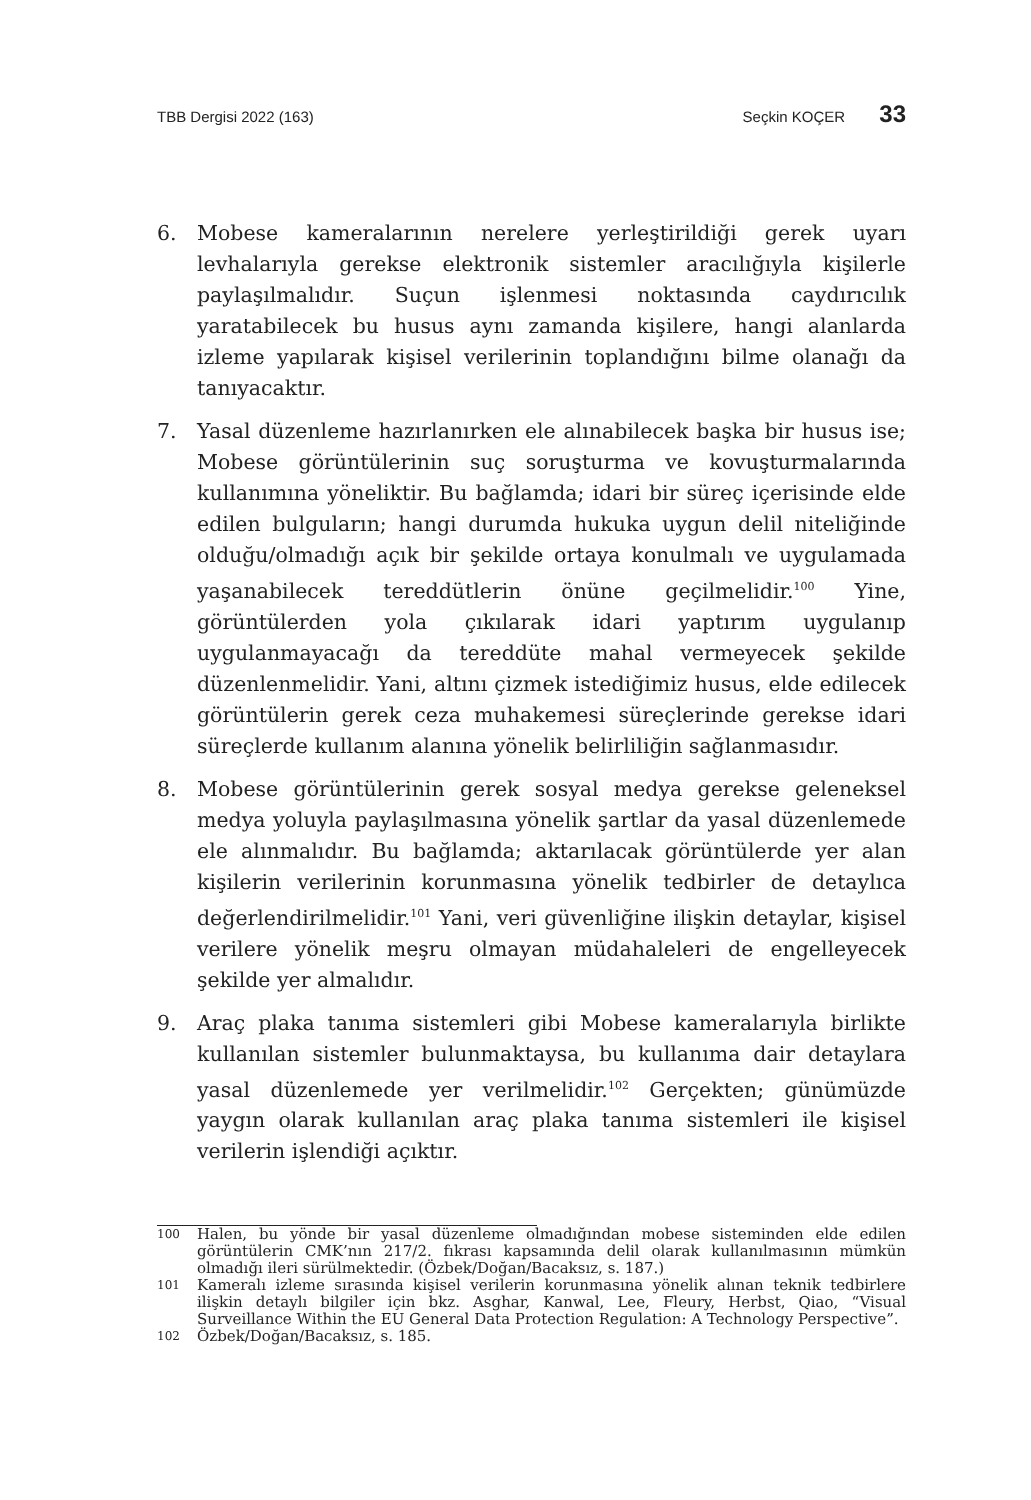TBB Dergisi 2022 (163) Seçkin KOÇER 33
6. Mobese kameralarının nerelere yerleştirildiği gerek uyarı levhalarıyla gerekse elektronik sistemler aracılığıyla kişilerle paylaşılmalıdır. Suçun işlenmesi noktasında caydırıcılık yaratabilecek bu husus aynı zamanda kişilere, hangi alanlarda izleme yapılarak kişisel verilerinin toplandığını bilme olanağı da tanıyacaktır.
7. Yasal düzenleme hazırlanırken ele alınabilecek başka bir husus ise; Mobese görüntülerinin suç soruşturma ve kovuşturmalarında kullanımına yöneliktir. Bu bağlamda; idari bir süreç içerisinde elde edilen bulguların; hangi durumda hukuka uygun delil niteliğinde olduğu/olmadığı açık bir şekilde ortaya konulmalı ve uygulamada yaşanabilecek tereddütlerin önüne geçilmelidir.<sup>100</sup> Yine, görüntülerden yola çıkılarak idari yaptırım uygulanıp uygulanmayacağı da tereddüte mahal vermeyecek şekilde düzenlenmelidir. Yani, altını çizmek istediğimiz husus, elde edilecek görüntülerin gerek ceza muhakemesi süreçlerinde gerekse idari süreçlerde kullanım alanına yönelik belirliliğin sağlanmasıdır.
8. Mobese görüntülerinin gerek sosyal medya gerekse geleneksel medya yoluyla paylaşılmasına yönelik şartlar da yasal düzenlemede ele alınmalıdır. Bu bağlamda; aktarılacak görüntülerde yer alan kişilerin verilerinin korunmasına yönelik tedbirler de detaylıca değerlendirilmelidir.<sup>101</sup> Yani, veri güvenliğine ilişkin detaylar, kişisel verilere yönelik meşru olmayan müdahaleleri de engelleyecek şekilde yer almalıdır.
9. Araç plaka tanıma sistemleri gibi Mobese kameralarıyla birlikte kullanılan sistemler bulunmaktaysa, bu kullanıma dair detaylara yasal düzenlemede yer verilmelidir.<sup>102</sup> Gerçekten; günümüzde yaygın olarak kullanılan araç plaka tanıma sistemleri ile kişisel verilerin işlendiği açıktır.
100 Halen, bu yönde bir yasal düzenleme olmadığından mobese sisteminden elde edilen görüntülerin CMK’nın 217/2. fıkrası kapsamında delil olarak kullanılmasının mümkün olmadığı ileri sürülmektedir. (Özbek/Doğan/Bacaksız, s. 187.)
101 Kameralı izleme sırasında kişisel verilerin korunmasına yönelik alınan teknik tedbirlere ilişkin detaylı bilgiler için bkz. Asghar, Kanwal, Lee, Fleury, Herbst, Qiao, “Visual Surveillance Within the EU General Data Protection Regulation: A Technology Perspective”.
102 Özbek/Doğan/Bacaksız, s. 185.